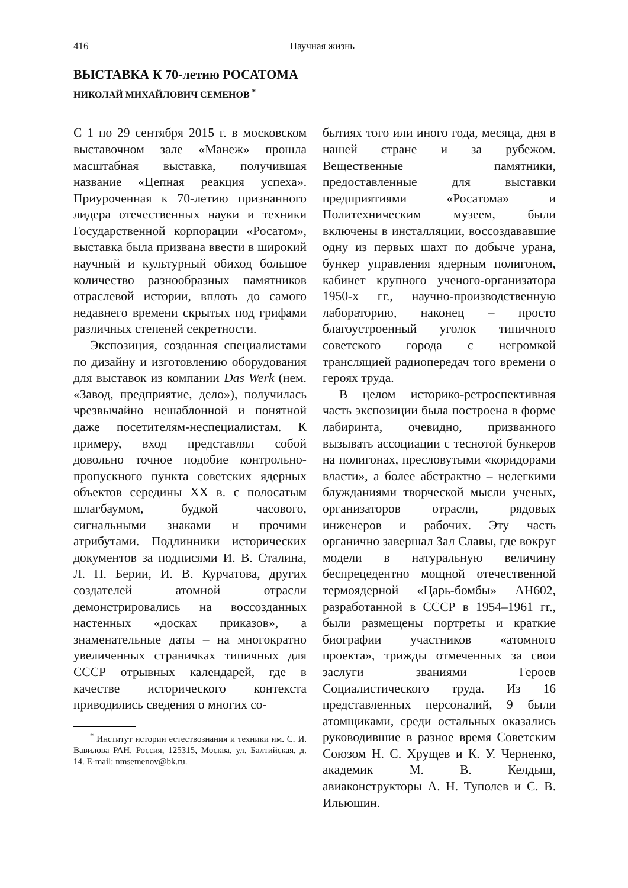416 Научная жизнь
ВЫСТАВКА К 70-летию РОСАТОМА
НИКОЛАЙ МИХАЙЛОВИЧ СЕМЕНОВ <sup>*</sup>
С 1 по 29 сентября 2015 г. в московском выставочном зале «Манеж» прошла масштабная выставка, получившая название «Цепная реакция успеха». Приуроченная к 70-летию признанного лидера отечественных науки и техники Государственной корпорации «Росатом», выставка была призвана ввести в широкий научный и культурный обиход большое количество разнообразных памятников отраслевой истории, вплоть до самого недавнего времени скрытых под грифами различных степеней секретности.
Экспозиция, созданная специалистами по дизайну и изготовлению оборудования для выставок из компании Das Werk (нем. «Завод, предприятие, дело»), получилась чрезвычайно нешаблонной и понятной даже посетителям-неспециалистам. К примеру, вход представлял собой довольно точное подобие контрольно-пропускного пункта советских ядерных объектов середины XX в. с полосатым шлагбаумом, будкой часового, сигнальными знаками и прочими атрибутами. Подлинники исторических документов за подписями И. В. Сталина, Л. П. Берии, И. В. Курчатова, других создателей атомной отрасли демонстрировались на воссозданных настенных «досках приказов», а знаменательные даты – на многократно увеличенных страничках типичных для СССР отрывных календарей, где в качестве исторического контекста приводились сведения о многих со-
<sup>*</sup> Институт истории естествознания и техники им. С. И. Вавилова РАН. Россия, 125315, Москва, ул. Балтийская, д. 14. E-mail: nmsemenov@bk.ru.
бытиях того или иного года, месяца, дня в нашей стране и за рубежом. Вещественные памятники, предоставленные для выставки предприятиями «Росатома» и Политехническим музеем, были включены в инсталляции, воссоздававшие одну из первых шахт по добыче урана, бункер управления ядерным полигоном, кабинет крупного ученого-организатора 1950-х гг., научно-производственную лабораторию, наконец – просто благоустроенный уголок типичного советского города с негромкой трансляцией радиопередач того времени о героях труда.
В целом историко-ретроспективная часть экспозиции была построена в форме лабиринта, очевидно, призванного вызывать ассоциации с теснотой бункеров на полигонах, пресловутыми «коридорами власти», а более абстрактно – нелегкими блужданиями творческой мысли ученых, организаторов отрасли, рядовых инженеров и рабочих. Эту часть органично завершал Зал Славы, где вокруг модели в натуральную величину беспрецедентно мощной отечественной термоядерной «Царь-бомбы» АН602, разработанной в СССР в 1954–1961 гг., были размещены портреты и краткие биографии участников «атомного проекта», трижды отмеченных за свои заслуги званиями Героев Социалистического труда. Из 16 представленных персоналий, 9 были атомщиками, среди остальных оказались руководившие в разное время Советским Союзом Н. С. Хрущев и К. У. Черненко, академик М. В. Келдыш, авиаконструкторы А. Н. Туполев и С. В. Ильюшин.